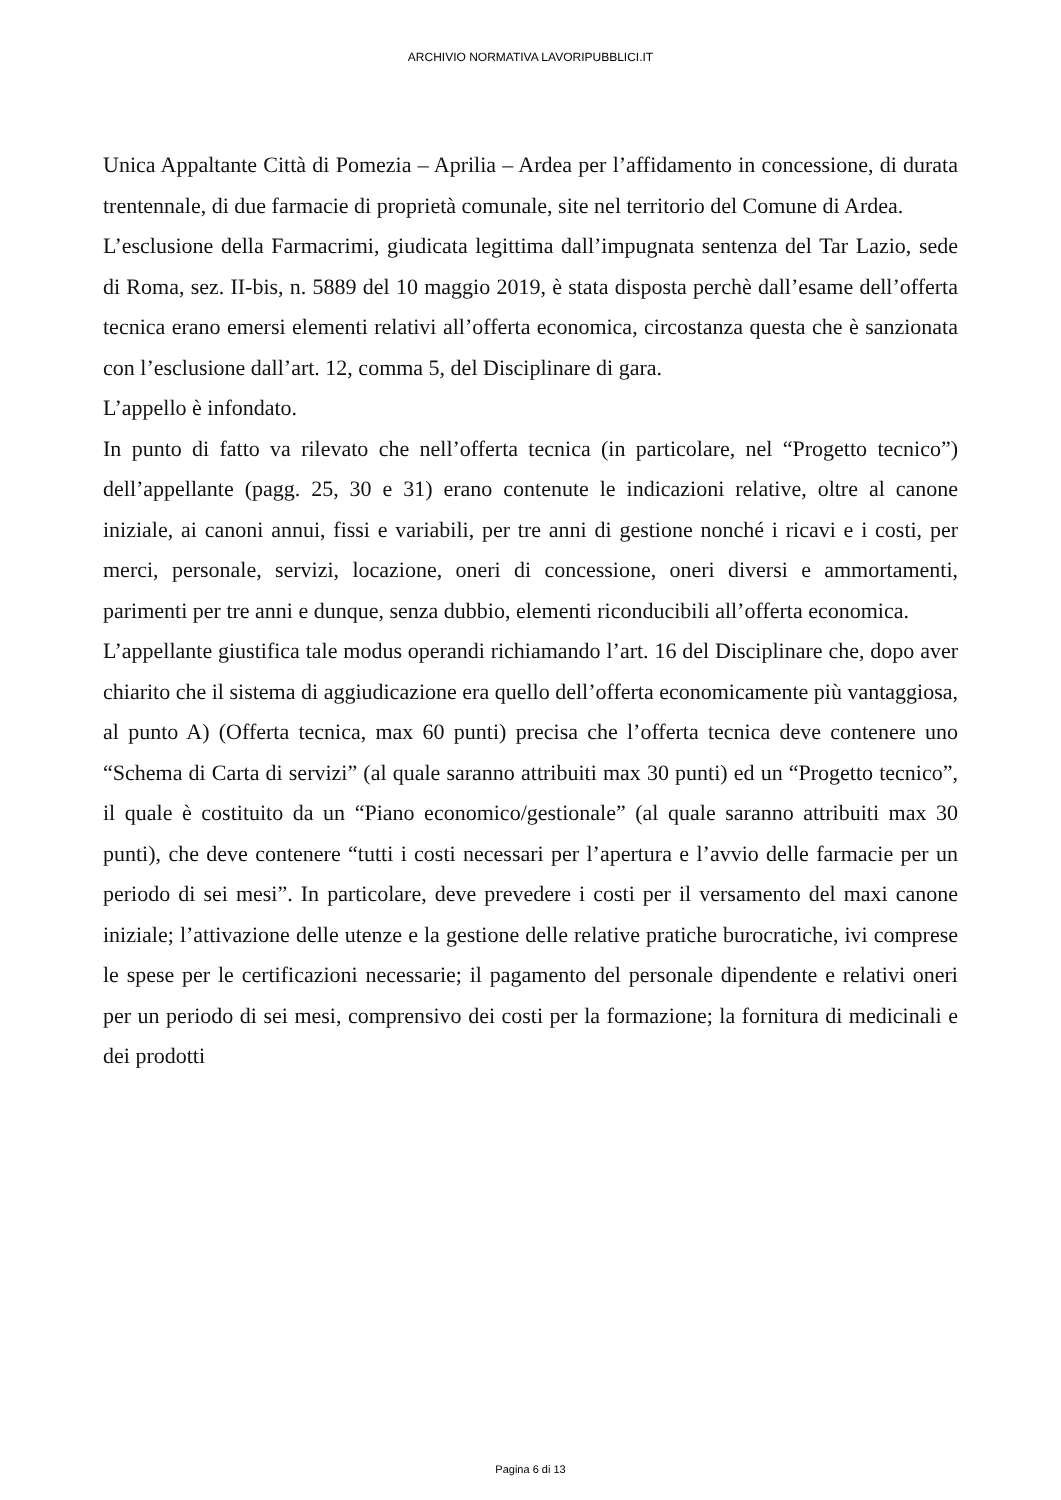ARCHIVIO NORMATIVA LAVORIPUBBLICI.IT
Unica Appaltante Città di Pomezia – Aprilia – Ardea per l’affidamento in concessione, di durata trentennale, di due farmacie di proprietà comunale, site nel territorio del Comune di Ardea.
L’esclusione della Farmacrimi, giudicata legittima dall’impugnata sentenza del Tar Lazio, sede di Roma, sez. II-bis, n. 5889 del 10 maggio 2019, è stata disposta perchè dall’esame dell’offerta tecnica erano emersi elementi relativi all’offerta economica, circostanza questa che è sanzionata con l’esclusione dall’art. 12, comma 5, del Disciplinare di gara.
L’appello è infondato.
In punto di fatto va rilevato che nell’offerta tecnica (in particolare, nel “Progetto tecnico”) dell’appellante (pagg. 25, 30 e 31) erano contenute le indicazioni relative, oltre al canone iniziale, ai canoni annui, fissi e variabili, per tre anni di gestione nonché i ricavi e i costi, per merci, personale, servizi, locazione, oneri di concessione, oneri diversi e ammortamenti, parimenti per tre anni e dunque, senza dubbio, elementi riconducibili all’offerta economica.
L’appellante giustifica tale modus operandi richiamando l’art. 16 del Disciplinare che, dopo aver chiarito che il sistema di aggiudicazione era quello dell’offerta economicamente più vantaggiosa, al punto A) (Offerta tecnica, max 60 punti) precisa che l’offerta tecnica deve contenere uno “Schema di Carta di servizi” (al quale saranno attribuiti max 30 punti) ed un “Progetto tecnico”, il quale è costituito da un “Piano economico/gestionale” (al quale saranno attribuiti max 30 punti), che deve contenere “tutti i costi necessari per l’apertura e l’avvio delle farmacie per un periodo di sei mesi”. In particolare, deve prevedere i costi per il versamento del maxi canone iniziale; l’attivazione delle utenze e la gestione delle relative pratiche burocratiche, ivi comprese le spese per le certificazioni necessarie; il pagamento del personale dipendente e relativi oneri per un periodo di sei mesi, comprensivo dei costi per la formazione; la fornitura di medicinali e dei prodotti
Pagina 6 di 13